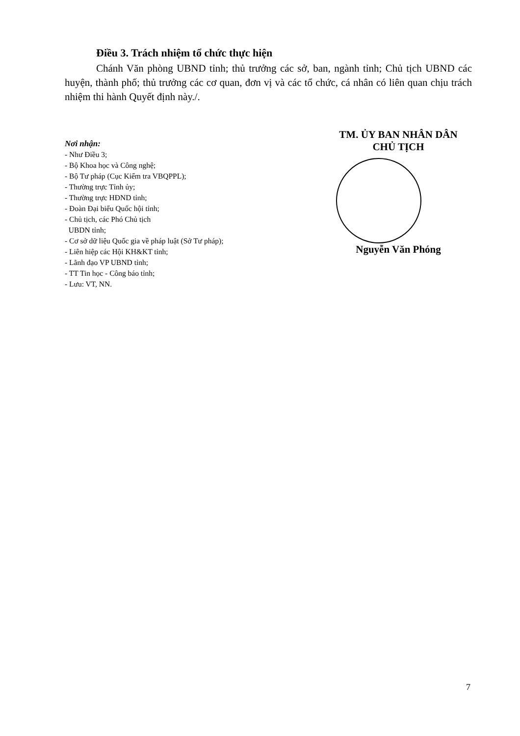Điều 3. Trách nhiệm tổ chức thực hiện
Chánh Văn phòng UBND tỉnh; thủ trưởng các sở, ban, ngành tỉnh; Chủ tịch UBND các huyện, thành phố; thủ trưởng các cơ quan, đơn vị và các tổ chức, cá nhân có liên quan chịu trách nhiệm thi hành Quyết định này./.
Nơi nhận:
- Như Điều 3;
- Bộ Khoa học và Công nghệ;
- Bộ Tư pháp (Cục Kiểm tra VBQPPL);
- Thường trực Tỉnh ủy;
- Thường trực HĐND tỉnh;
- Đoàn Đại biểu Quốc hội tỉnh;
- Chủ tịch, các Phó Chủ tịch
UBDN tỉnh;
- Cơ sở dữ liệu Quốc gia về pháp luật (Sở Tư pháp);
- Liên hiệp các Hội KH&KT tỉnh;
- Lãnh đạo VP UBND tỉnh;
- TT Tin học - Công báo tỉnh;
- Lưu: VT, NN.
TM. ỦY BAN NHÂN DÂN
CHỦ TỊCH
Nguyễn Văn Phóng
7